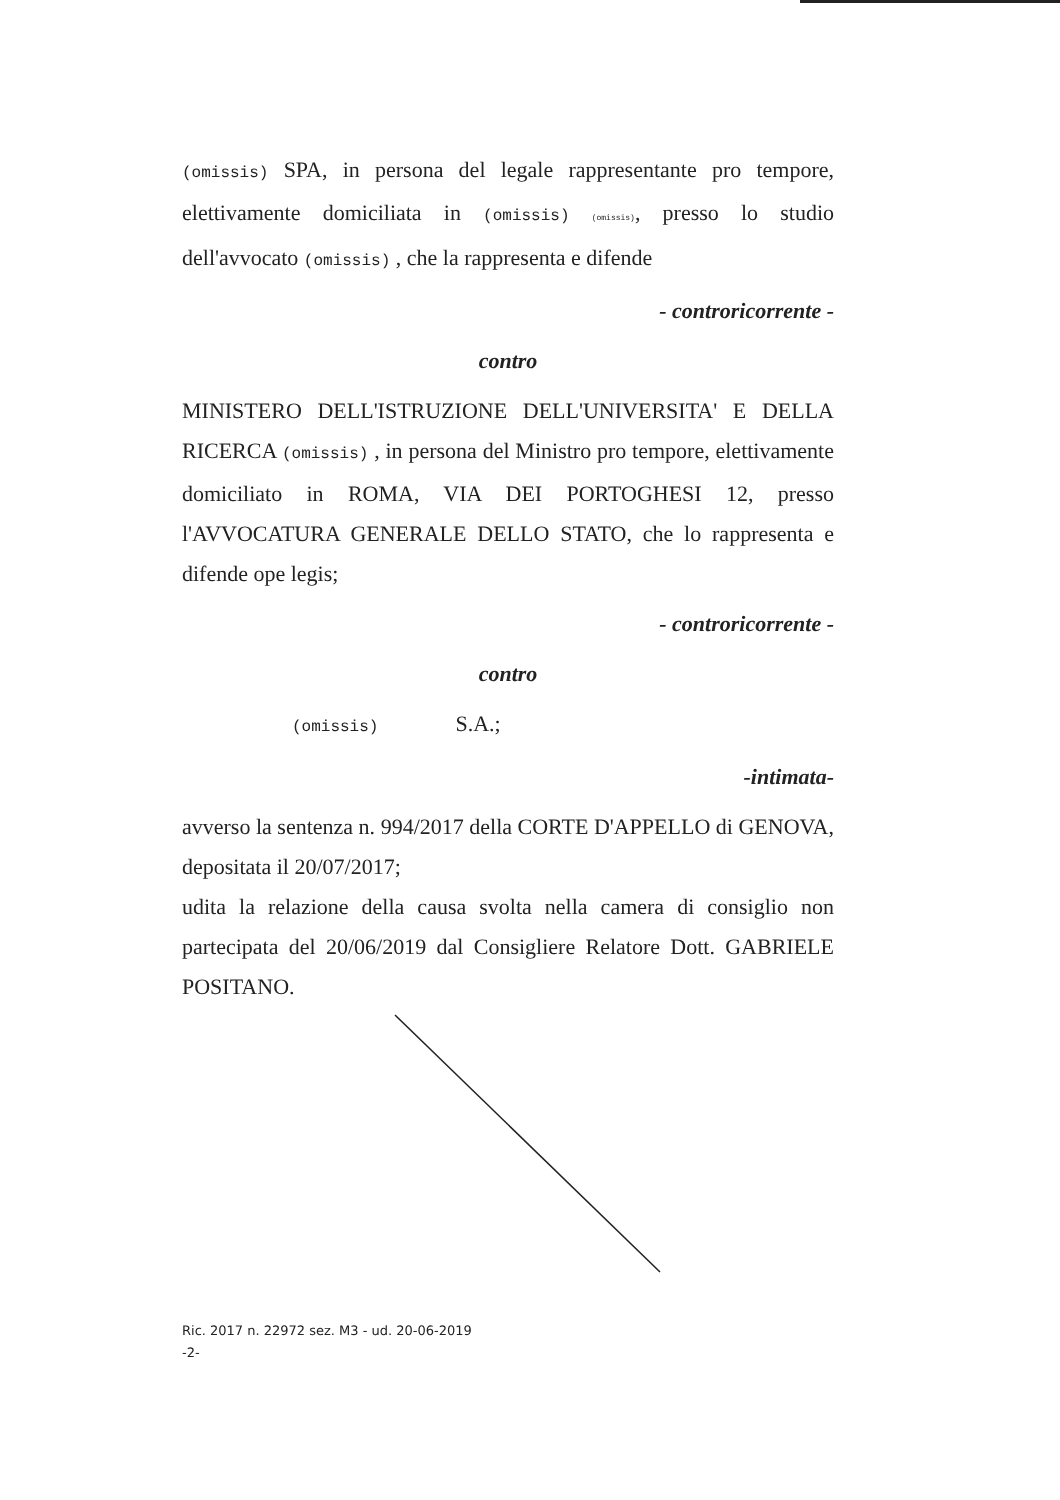(omissis) SPA, in persona del legale rappresentante pro tempore, elettivamente domiciliata in (omissis) (omissis), presso lo studio dell'avvocato (omissis) , che la rappresenta e difende
- controricorrente -
contro
MINISTERO DELL'ISTRUZIONE DELL'UNIVERSITA' E DELLA RICERCA (omissis) , in persona del Ministro pro tempore, elettivamente domiciliato in ROMA, VIA DEI PORTOGHESI 12, presso l'AVVOCATURA GENERALE DELLO STATO, che lo rappresenta e difende ope legis;
- controricorrente -
contro
(omissis) S.A.;
-intimata-
avverso la sentenza n. 994/2017 della CORTE D'APPELLO di GENOVA, depositata il 20/07/2017;
udita la relazione della causa svolta nella camera di consiglio non partecipata del 20/06/2019 dal Consigliere Relatore Dott. GABRIELE POSITANO.
Ric. 2017 n. 22972 sez. M3 - ud. 20-06-2019
-2-